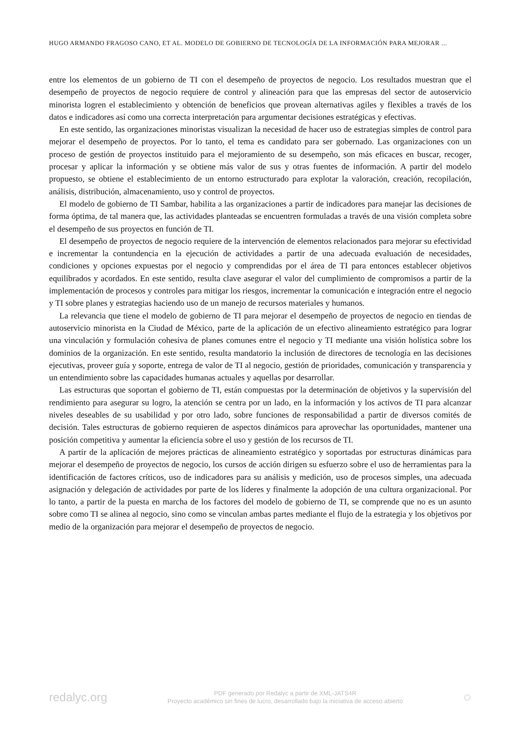HUGO ARMANDO FRAGOSO CANO, ET AL. MODELO DE GOBIERNO DE TECNOLOGÍA DE LA INFORMACIÓN PARA MEJORAR ...
entre los elementos de un gobierno de TI con el desempeño de proyectos de negocio. Los resultados muestran que el desempeño de proyectos de negocio requiere de control y alineación para que las empresas del sector de autoservicio minorista logren el establecimiento y obtención de beneficios que provean alternativas agiles y flexibles a través de los datos e indicadores así como una correcta interpretación para argumentar decisiones estratégicas y efectivas.
En este sentido, las organizaciones minoristas visualizan la necesidad de hacer uso de estrategias simples de control para mejorar el desempeño de proyectos. Por lo tanto, el tema es candidato para ser gobernado. Las organizaciones con un proceso de gestión de proyectos instituido para el mejoramiento de su desempeño, son más eficaces en buscar, recoger, procesar y aplicar la información y se obtiene más valor de sus y otras fuentes de información. A partir del modelo propuesto, se obtiene el establecimiento de un entorno estructurado para explotar la valoración, creación, recopilación, análisis, distribución, almacenamiento, uso y control de proyectos.
El modelo de gobierno de TI Sambar, habilita a las organizaciones a partir de indicadores para manejar las decisiones de forma óptima, de tal manera que, las actividades planteadas se encuentren formuladas a través de una visión completa sobre el desempeño de sus proyectos en función de TI.
El desempeño de proyectos de negocio requiere de la intervención de elementos relacionados para mejorar su efectividad e incrementar la contundencia en la ejecución de actividades a partir de una adecuada evaluación de necesidades, condiciones y opciones expuestas por el negocio y comprendidas por el área de TI para entonces establecer objetivos equilibrados y acordados. En este sentido, resulta clave asegurar el valor del cumplimiento de compromisos a partir de la implementación de procesos y controles para mitigar los riesgos, incrementar la comunicación e integración entre el negocio y TI sobre planes y estrategias haciendo uso de un manejo de recursos materiales y humanos.
La relevancia que tiene el modelo de gobierno de TI para mejorar el desempeño de proyectos de negocio en tiendas de autoservicio minorista en la Ciudad de México, parte de la aplicación de un efectivo alineamiento estratégico para lograr una vinculación y formulación cohesiva de planes comunes entre el negocio y TI mediante una visión holística sobre los dominios de la organización. En este sentido, resulta mandatorio la inclusión de directores de tecnología en las decisiones ejecutivas, proveer guía y soporte, entrega de valor de TI al negocio, gestión de prioridades, comunicación y transparencia y un entendimiento sobre las capacidades humanas actuales y aquellas por desarrollar.
Las estructuras que soportan el gobierno de TI, están compuestas por la determinación de objetivos y la supervisión del rendimiento para asegurar su logro, la atención se centra por un lado, en la información y los activos de TI para alcanzar niveles deseables de su usabilidad y por otro lado, sobre funciones de responsabilidad a partir de diversos comités de decisión. Tales estructuras de gobierno requieren de aspectos dinámicos para aprovechar las oportunidades, mantener una posición competitiva y aumentar la eficiencia sobre el uso y gestión de los recursos de TI.
A partir de la aplicación de mejores prácticas de alineamiento estratégico y soportadas por estructuras dinámicas para mejorar el desempeño de proyectos de negocio, los cursos de acción dirigen su esfuerzo sobre el uso de herramientas para la identificación de factores críticos, uso de indicadores para su análisis y medición, uso de procesos simples, una adecuada asignación y delegación de actividades por parte de los líderes y finalmente la adopción de una cultura organizacional. Por lo tanto, a partir de la puesta en marcha de los factores del modelo de gobierno de TI, se comprende que no es un asunto sobre como TI se alinea al negocio, sino como se vinculan ambas partes mediante el flujo de la estrategia y los objetivos por medio de la organización para mejorar el desempeño de proyectos de negocio.
redalyc.org
PDF generado por Redalyc a partir de XML-JATS4R
Proyecto académico sin fines de lucro, desarrollado bajo la iniciativa de acceso abierto
○